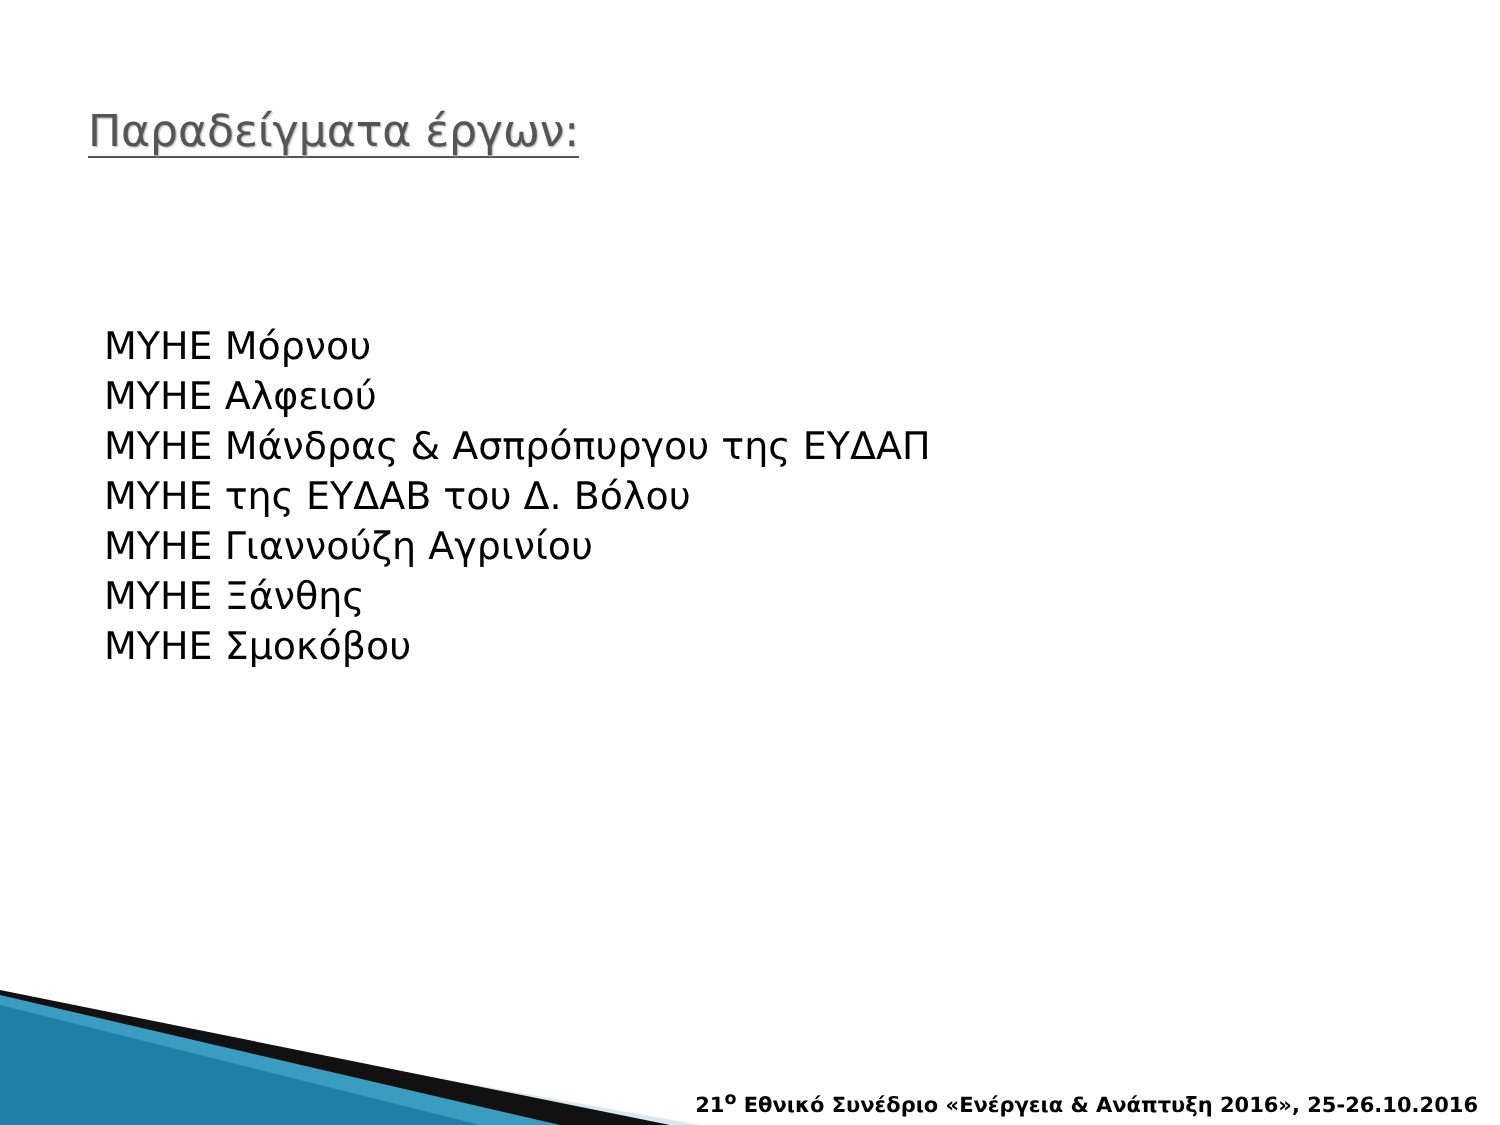Παραδείγματα έργων:
ΜΥΗΕ Μόρνου
ΜΥΗΕ Αλφειού
ΜΥΗΕ Μάνδρας & Ασπρόπυργου της ΕΥΔΑΠ
ΜΥΗΕ της ΕΥΔΑΒ του Δ. Βόλου
ΜΥΗΕ Γιαννούζη Αγρινίου
ΜΥΗΕ Ξάνθης
ΜΥΗΕ Σμοκόβου
21<sup>ο</sup> Εθνικό Συνέδριο «Ενέργεια & Ανάπτυξη 2016», 25-26.10.2016